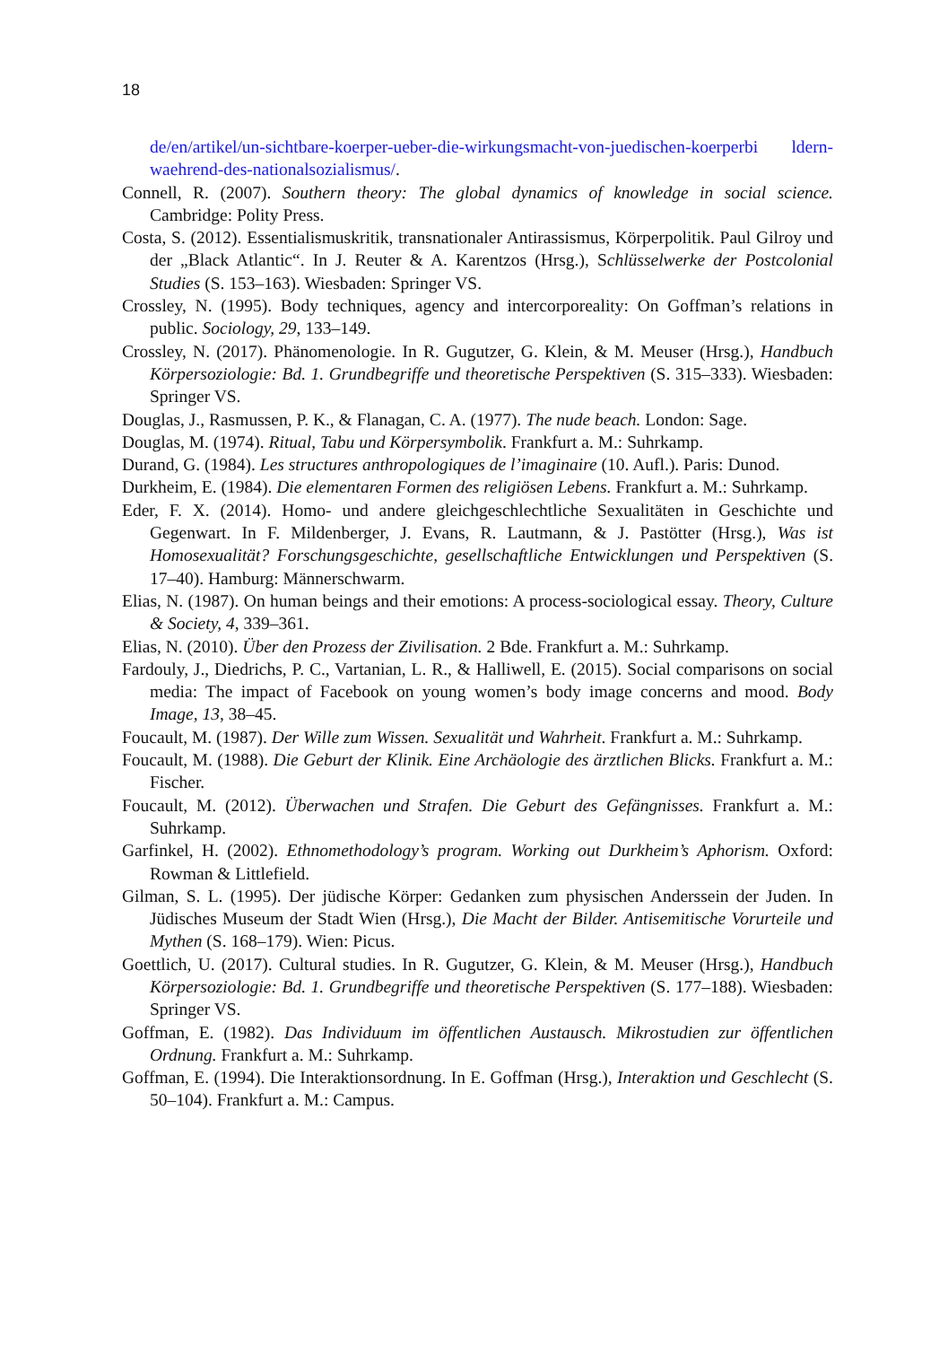18
de/en/artikel/un-sichtbare-koerper-ueber-die-wirkungsmacht-von-juedischen-koerperbi ldern-waehrend-des-nationalsozialismus/.
Connell, R. (2007). Southern theory: The global dynamics of knowledge in social science. Cambridge: Polity Press.
Costa, S. (2012). Essentialismuskritik, transnationaler Antirassismus, Körperpolitik. Paul Gilroy und der „Black Atlantic“. In J. Reuter & A. Karentzos (Hrsg.), Schlüsselwerke der Postcolonial Studies (S. 153–163). Wiesbaden: Springer VS.
Crossley, N. (1995). Body techniques, agency and intercorporeality: On Goffman’s relations in public. Sociology, 29, 133–149.
Crossley, N. (2017). Phänomenologie. In R. Gugutzer, G. Klein, & M. Meuser (Hrsg.), Handbuch Körpersoziologie: Bd. 1. Grundbegriffe und theoretische Perspektiven (S. 315–333). Wiesbaden: Springer VS.
Douglas, J., Rasmussen, P. K., & Flanagan, C. A. (1977). The nude beach. London: Sage.
Douglas, M. (1974). Ritual, Tabu und Körpersymbolik. Frankfurt a. M.: Suhrkamp.
Durand, G. (1984). Les structures anthropologiques de l’imaginaire (10. Aufl.). Paris: Dunod.
Durkheim, E. (1984). Die elementaren Formen des religiösen Lebens. Frankfurt a. M.: Suhrkamp.
Eder, F. X. (2014). Homo- und andere gleichgeschlechtliche Sexualitäten in Geschichte und Gegenwart. In F. Mildenberger, J. Evans, R. Lautmann, & J. Pastötter (Hrsg.), Was ist Homosexualität? Forschungsgeschichte, gesellschaftliche Entwicklungen und Perspektiven (S. 17–40). Hamburg: Männerschwarm.
Elias, N. (1987). On human beings and their emotions: A process-sociological essay. Theory, Culture & Society, 4, 339–361.
Elias, N. (2010). Über den Prozess der Zivilisation. 2 Bde. Frankfurt a. M.: Suhrkamp.
Fardouly, J., Diedrichs, P. C., Vartanian, L. R., & Halliwell, E. (2015). Social comparisons on social media: The impact of Facebook on young women’s body image concerns and mood. Body Image, 13, 38–45.
Foucault, M. (1987). Der Wille zum Wissen. Sexualität und Wahrheit. Frankfurt a. M.: Suhrkamp.
Foucault, M. (1988). Die Geburt der Klinik. Eine Archäologie des ärztlichen Blicks. Frankfurt a. M.: Fischer.
Foucault, M. (2012). Überwachen und Strafen. Die Geburt des Gefängnisses. Frankfurt a. M.: Suhrkamp.
Garfinkel, H. (2002). Ethnomethodology’s program. Working out Durkheim’s Aphorism. Oxford: Rowman & Littlefield.
Gilman, S. L. (1995). Der jüdische Körper: Gedanken zum physischen Anderssein der Juden. In Jüdisches Museum der Stadt Wien (Hrsg.), Die Macht der Bilder. Antisemitische Vorurteile und Mythen (S. 168–179). Wien: Picus.
Goettlich, U. (2017). Cultural studies. In R. Gugutzer, G. Klein, & M. Meuser (Hrsg.), Handbuch Körpersoziologie: Bd. 1. Grundbegriffe und theoretische Perspektiven (S. 177–188). Wiesbaden: Springer VS.
Goffman, E. (1982). Das Individuum im öffentlichen Austausch. Mikrostudien zur öffentlichen Ordnung. Frankfurt a. M.: Suhrkamp.
Goffman, E. (1994). Die Interaktionsordnung. In E. Goffman (Hrsg.), Interaktion und Geschlecht (S. 50–104). Frankfurt a. M.: Campus.